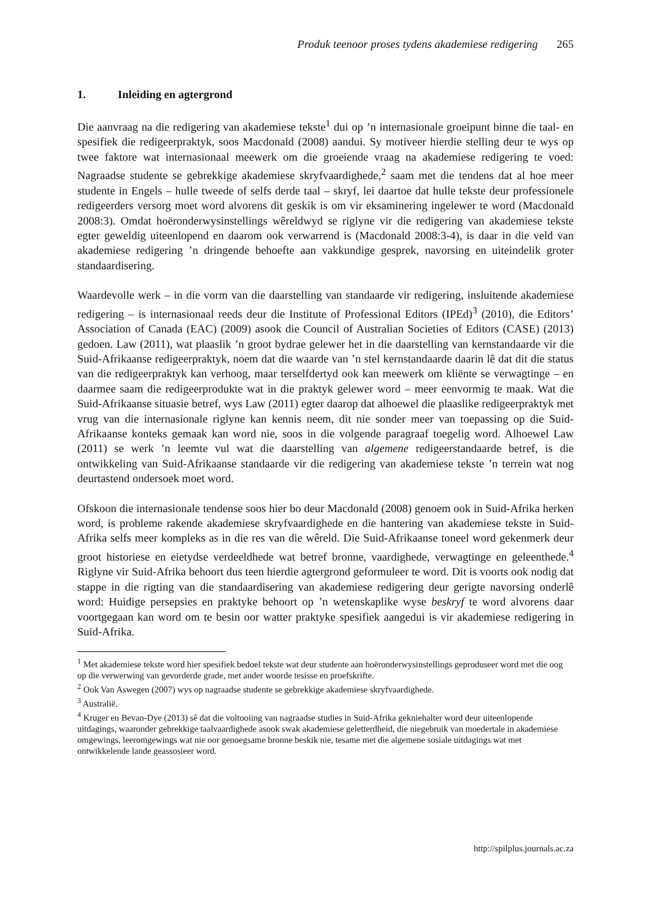Produk teenoor proses tydens akademiese redigering 265
1. Inleiding en agtergrond
Die aanvraag na die redigering van akademiese tekste<sup>1</sup> dui op ’n internasionale groeipunt binne die taal- en spesifiek die redigeerpraktyk, soos Macdonald (2008) aandui. Sy motiveer hierdie stelling deur te wys op twee faktore wat internasionaal meewerk om die groeiende vraag na akademiese redigering te voed: Nagraadse studente se gebrekkige akademiese skryfvaardighede,<sup>2</sup> saam met die tendens dat al hoe meer studente in Engels – hulle tweede of selfs derde taal – skryf, lei daartoe dat hulle tekste deur professionele redigeerders versorg moet word alvorens dit geskik is om vir eksaminering ingelewer te word (Macdonald 2008:3). Omdat hoëronderwysinstellings wêreldwyd se riglyne vir die redigering van akademiese tekste egter geweldig uiteenlopend en daarom ook verwarrend is (Macdonald 2008:3-4), is daar in die veld van akademiese redigering ’n dringende behoefte aan vakkundige gesprek, navorsing en uiteindelik groter standaardisering.
Waardevolle werk – in die vorm van die daarstelling van standaarde vir redigering, insluitende akademiese redigering – is internasionaal reeds deur die Institute of Professional Editors (IPEd)<sup>3</sup> (2010), die Editors’ Association of Canada (EAC) (2009) asook die Council of Australian Societies of Editors (CASE) (2013) gedoen. Law (2011), wat plaaslik ’n groot bydrae gelewer het in die daarstelling van kernstandaarde vir die Suid-Afrikaanse redigeerpraktyk, noem dat die waarde van ’n stel kernstandaarde daarin lê dat dit die status van die redigeerpraktyk kan verhoog, maar terselfdertyd ook kan meewerk om kliënte se verwagtinge – en daarmee saam die redigeerprodukte wat in die praktyk gelewer word – meer eenvormig te maak. Wat die Suid-Afrikaanse situasie betref, wys Law (2011) egter daarop dat alhoewel die plaaslike redigeerpraktyk met vrug van die internasionale riglyne kan kennis neem, dit nie sonder meer van toepassing op die Suid-Afrikaanse konteks gemaak kan word nie, soos in die volgende paragraaf toegelig word. Alhoewel Law (2011) se werk ’n leemte vul wat die daarstelling van algemene redigeerstandaarde betref, is die ontwikkeling van Suid-Afrikaanse standaarde vir die redigering van akademiese tekste ’n terrein wat nog deurtastend ondersoek moet word.
Ofskoon die internasionale tendense soos hier bo deur Macdonald (2008) genoem ook in Suid-Afrika herken word, is probleme rakende akademiese skryfvaardighede en die hantering van akademiese tekste in Suid-Afrika selfs meer kompleks as in die res van die wêreld. Die Suid-Afrikaanse toneel word gekenmerk deur groot historiese en eietydse verdeeldhede wat betref bronne, vaardighede, verwagtinge en geleenthede.<sup>4</sup> Riglyne vir Suid-Afrika behoort dus teen hierdie agtergrond geformuleer te word. Dit is voorts ook nodig dat stappe in die rigting van die standaardisering van akademiese redigering deur gerigte navorsing onderlê word: Huidige persepsies en praktyke behoort op ’n wetenskaplike wyse beskryf te word alvorens daar voortgegaan kan word om te besin oor watter praktyke spesifiek aangedui is vir akademiese redigering in Suid-Afrika.
<sup>1</sup> Met akademiese tekste word hier spesifiek bedoel tekste wat deur studente aan hoëronderwysinstellings geproduseer word met die oog op die verwerwing van gevorderde grade, met ander woorde tesisse en proefskrifte.
<sup>2</sup> Ook Van Aswegen (2007) wys op nagraadse studente se gebrekkige akademiese skryfvaardighede.
<sup>3</sup> Australië.
<sup>4</sup> Kruger en Bevan-Dye (2013) sê dat die voltooiing van nagraadse studies in Suid-Afrika gekniehalter word deur uiteenlopende uitdagings, waaronder gebrekkige taalvaardighede asook swak akademiese geletterdheid, die niegebruik van moedertale in akademiese omgewings, leeromgewings wat nie oor genoegsame bronne beskik nie, tesame met die algemene sosiale uitdagings wat met ontwikkelende lande geassosieer word.
http://spilplus.journals.ac.za